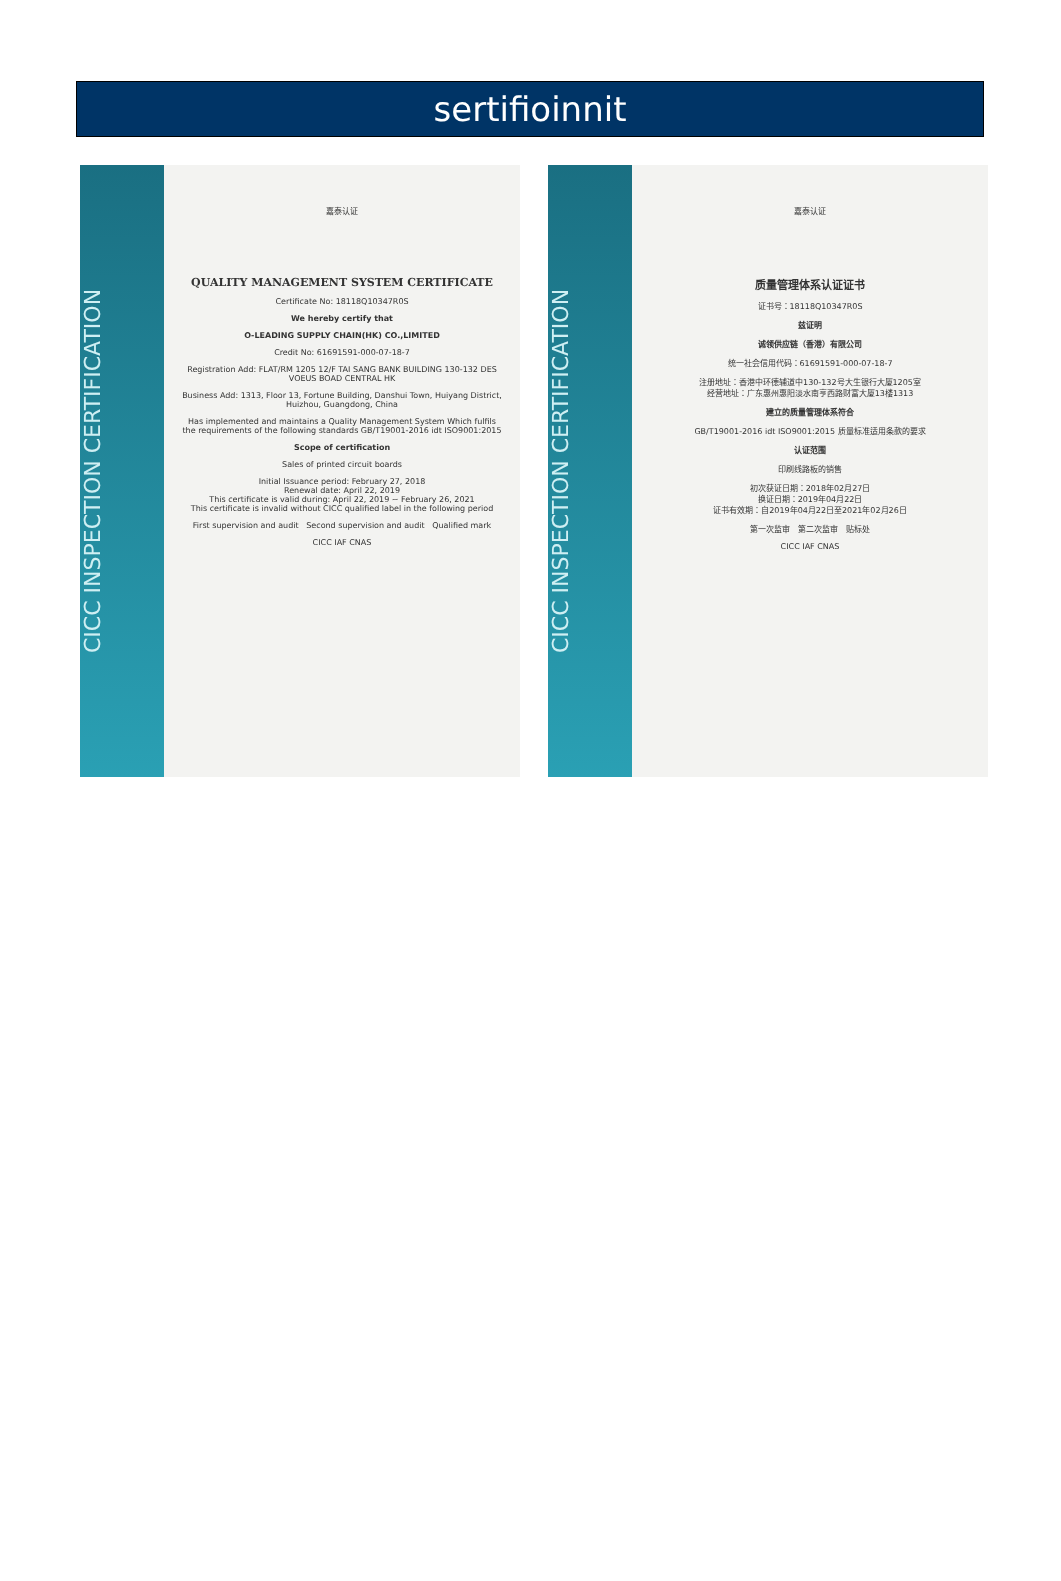sertifioinnit
CICC INSPECTION CERTIFICATION
嘉泰认证
QUALITY MANAGEMENT SYSTEM CERTIFICATE
Certificate No: 18118Q10347R0S
We hereby certify that
O-LEADING SUPPLY CHAIN(HK) CO.,LIMITED
Credit No: 61691591-000-07-18-7
Registration Add: FLAT/RM 1205 12/F TAI SANG BANK BUILDING 130-132 DES VOEUS BOAD CENTRAL HK
Business Add: 1313, Floor 13, Fortune Building, Danshui Town, Huiyang District, Huizhou, Guangdong, China
Has implemented and maintains a Quality Management System Which fulfils the requirements of the following standards GB/T19001-2016 idt ISO9001:2015
Scope of certification
Sales of printed circuit boards
Initial Issuance period: February 27, 2018
Renewal date: April 22, 2019
This certificate is valid during: April 22, 2019 ~ February 26, 2021
This certificate is invalid without CICC qualified label in the following period
First supervision and audit Second supervision and audit Qualified mark
CICC IAF CNAS
CICC INSPECTION CERTIFICATION
嘉泰认证
质量管理体系认证证书
证书号：18118Q10347R0S
兹证明
诚领供应链（香港）有限公司
统一社会信用代码：61691591-000-07-18-7
注册地址：香港中环德辅道中130-132号大生银行大厦1205室
经营地址：广东惠州惠阳淡水南亨西路财富大厦13楼1313
建立的质量管理体系符合
GB/T19001-2016 idt ISO9001:2015 质量标准适用条款的要求
认证范围
印刷线路板的销售
初次获证日期：2018年02月27日
换证日期：2019年04月22日
证书有效期：自2019年04月22日至2021年02月26日
第一次监审 第二次监审 贴标处
CICC IAF CNAS